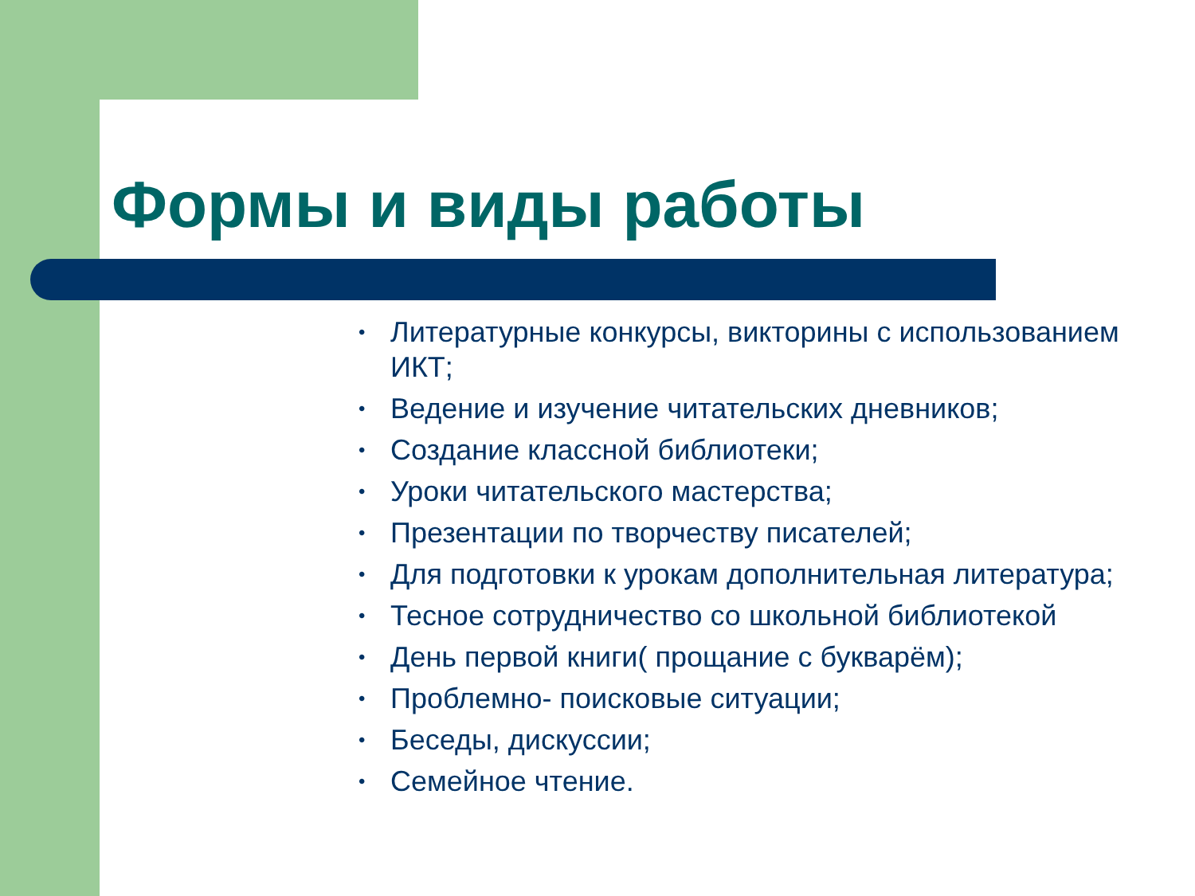Формы и виды работы
• Литературные конкурсы, викторины с использованием ИКТ;
• Ведение и изучение читательских дневников;
• Создание классной библиотеки;
• Уроки читательского мастерства;
• Презентации по творчеству писателей;
• Для подготовки к урокам дополнительная литература;
• Тесное сотрудничество со школьной библиотекой
• День первой книги( прощание с букварём);
• Проблемно- поисковые ситуации;
• Беседы, дискуссии;
• Семейное чтение.